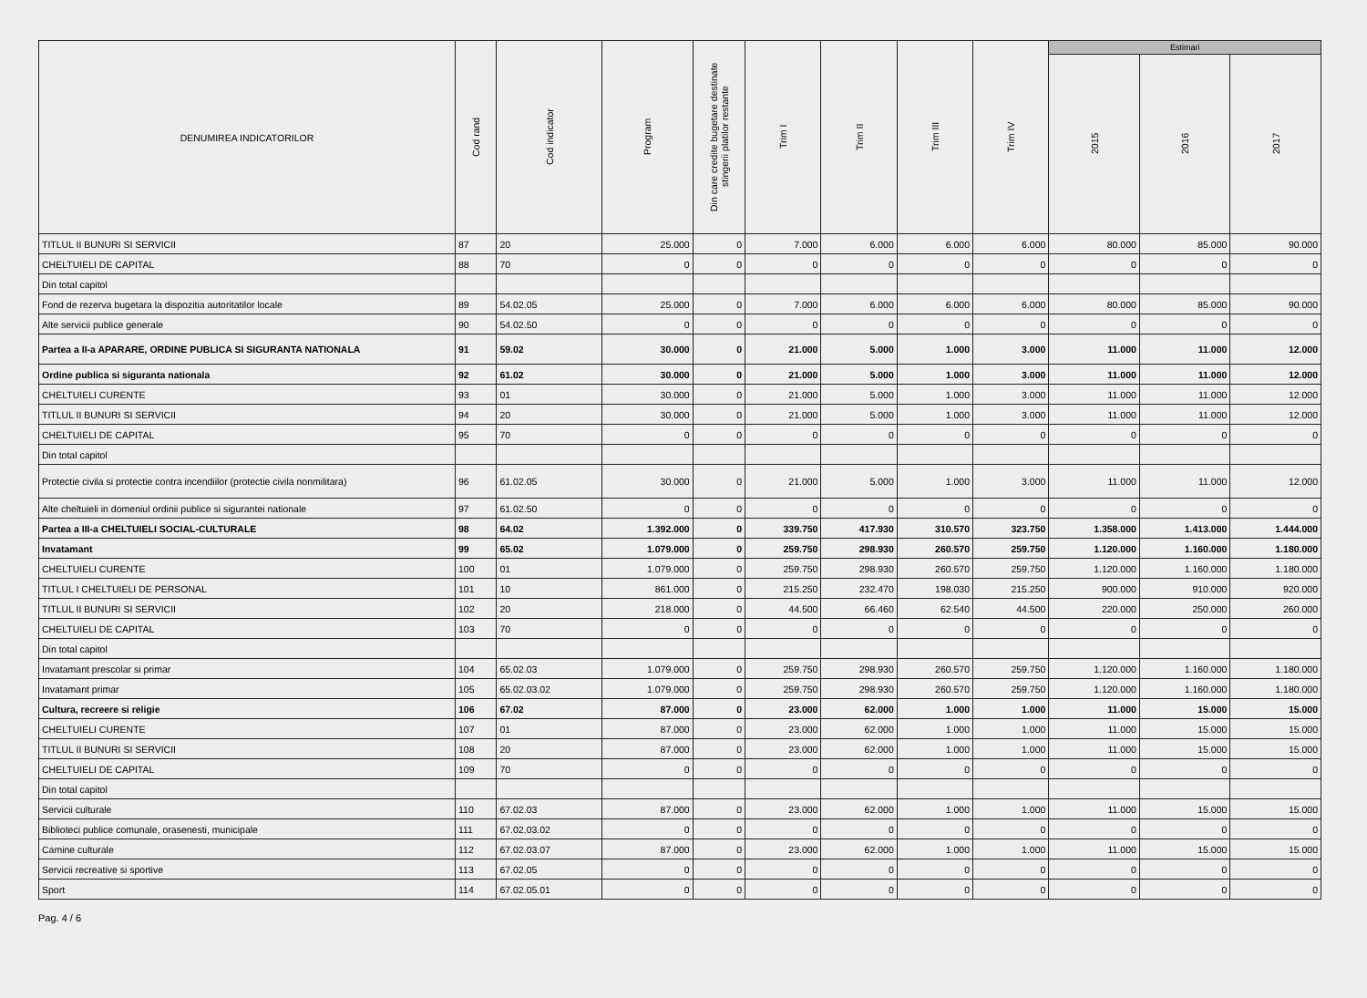| DENUMIREA INDICATORILOR | Cod rand | Cod indicator | Program | Din care credite bugetare destinate stingerii platilor restante | Trim I | Trim II | Trim III | Trim IV | Estimari | | |
| --- | --- | --- | --- | --- | --- | --- | --- | --- | --- | --- | --- |
| | | | | | | | | | 2015 | 2016 | 2017 |
| TITLUL II BUNURI SI SERVICII | 87 | 20 | 25.000 | 0 | 7.000 | 6.000 | 6.000 | 6.000 | 80.000 | 85.000 | 90.000 |
| CHELTUIELI DE CAPITAL | 88 | 70 | 0 | 0 | 0 | 0 | 0 | 0 | 0 | 0 | 0 |
| Din total capitol | | | | | | | | | | | |
| Fond de rezerva bugetara la dispozitia autoritatilor locale | 89 | 54.02.05 | 25.000 | 0 | 7.000 | 6.000 | 6.000 | 6.000 | 80.000 | 85.000 | 90.000 |
| Alte servicii publice generale | 90 | 54.02.50 | 0 | 0 | 0 | 0 | 0 | 0 | 0 | 0 | 0 |
| Partea a II-a APARARE, ORDINE PUBLICA SI SIGURANTA NATIONALA | 91 | 59.02 | 30.000 | 0 | 21.000 | 5.000 | 1.000 | 3.000 | 11.000 | 11.000 | 12.000 |
| Ordine publica si siguranta nationala | 92 | 61.02 | 30.000 | 0 | 21.000 | 5.000 | 1.000 | 3.000 | 11.000 | 11.000 | 12.000 |
| CHELTUIELI CURENTE | 93 | 01 | 30.000 | 0 | 21.000 | 5.000 | 1.000 | 3.000 | 11.000 | 11.000 | 12.000 |
| TITLUL II BUNURI SI SERVICII | 94 | 20 | 30.000 | 0 | 21.000 | 5.000 | 1.000 | 3.000 | 11.000 | 11.000 | 12.000 |
| CHELTUIELI DE CAPITAL | 95 | 70 | 0 | 0 | 0 | 0 | 0 | 0 | 0 | 0 | 0 |
| Din total capitol | | | | | | | | | | | |
| Protectie civila si protectie contra incendiilor (protectie civila nonmilitara) | 96 | 61.02.05 | 30.000 | 0 | 21.000 | 5.000 | 1.000 | 3.000 | 11.000 | 11.000 | 12.000 |
| Alte cheltuieli in domeniul ordinii publice si sigurantei nationale | 97 | 61.02.50 | 0 | 0 | 0 | 0 | 0 | 0 | 0 | 0 | 0 |
| Partea a III-a CHELTUIELI SOCIAL-CULTURALE | 98 | 64.02 | 1.392.000 | 0 | 339.750 | 417.930 | 310.570 | 323.750 | 1.358.000 | 1.413.000 | 1.444.000 |
| Invatamant | 99 | 65.02 | 1.079.000 | 0 | 259.750 | 298.930 | 260.570 | 259.750 | 1.120.000 | 1.160.000 | 1.180.000 |
| CHELTUIELI CURENTE | 100 | 01 | 1.079.000 | 0 | 259.750 | 298.930 | 260.570 | 259.750 | 1.120.000 | 1.160.000 | 1.180.000 |
| TITLUL I CHELTUIELI DE PERSONAL | 101 | 10 | 861.000 | 0 | 215.250 | 232.470 | 198.030 | 215.250 | 900.000 | 910.000 | 920.000 |
| TITLUL II BUNURI SI SERVICII | 102 | 20 | 218.000 | 0 | 44.500 | 66.460 | 62.540 | 44.500 | 220.000 | 250.000 | 260.000 |
| CHELTUIELI DE CAPITAL | 103 | 70 | 0 | 0 | 0 | 0 | 0 | 0 | 0 | 0 | 0 |
| Din total capitol | | | | | | | | | | | |
| Invatamant prescolar si primar | 104 | 65.02.03 | 1.079.000 | 0 | 259.750 | 298.930 | 260.570 | 259.750 | 1.120.000 | 1.160.000 | 1.180.000 |
| Invatamant primar | 105 | 65.02.03.02 | 1.079.000 | 0 | 259.750 | 298.930 | 260.570 | 259.750 | 1.120.000 | 1.160.000 | 1.180.000 |
| Cultura, recreere si religie | 106 | 67.02 | 87.000 | 0 | 23.000 | 62.000 | 1.000 | 1.000 | 11.000 | 15.000 | 15.000 |
| CHELTUIELI CURENTE | 107 | 01 | 87.000 | 0 | 23.000 | 62.000 | 1.000 | 1.000 | 11.000 | 15.000 | 15.000 |
| TITLUL II BUNURI SI SERVICII | 108 | 20 | 87.000 | 0 | 23.000 | 62.000 | 1.000 | 1.000 | 11.000 | 15.000 | 15.000 |
| CHELTUIELI DE CAPITAL | 109 | 70 | 0 | 0 | 0 | 0 | 0 | 0 | 0 | 0 | 0 |
| Din total capitol | | | | | | | | | | | |
| Servicii culturale | 110 | 67.02.03 | 87.000 | 0 | 23.000 | 62.000 | 1.000 | 1.000 | 11.000 | 15.000 | 15.000 |
| Biblioteci publice comunale, orasenesti, municipale | 111 | 67.02.03.02 | 0 | 0 | 0 | 0 | 0 | 0 | 0 | 0 | 0 |
| Camine culturale | 112 | 67.02.03.07 | 87.000 | 0 | 23.000 | 62.000 | 1.000 | 1.000 | 11.000 | 15.000 | 15.000 |
| Servicii recreative si sportive | 113 | 67.02.05 | 0 | 0 | 0 | 0 | 0 | 0 | 0 | 0 | 0 |
| Sport | 114 | 67.02.05.01 | 0 | 0 | 0 | 0 | 0 | 0 | 0 | 0 | 0 |
Pag. 4 / 6